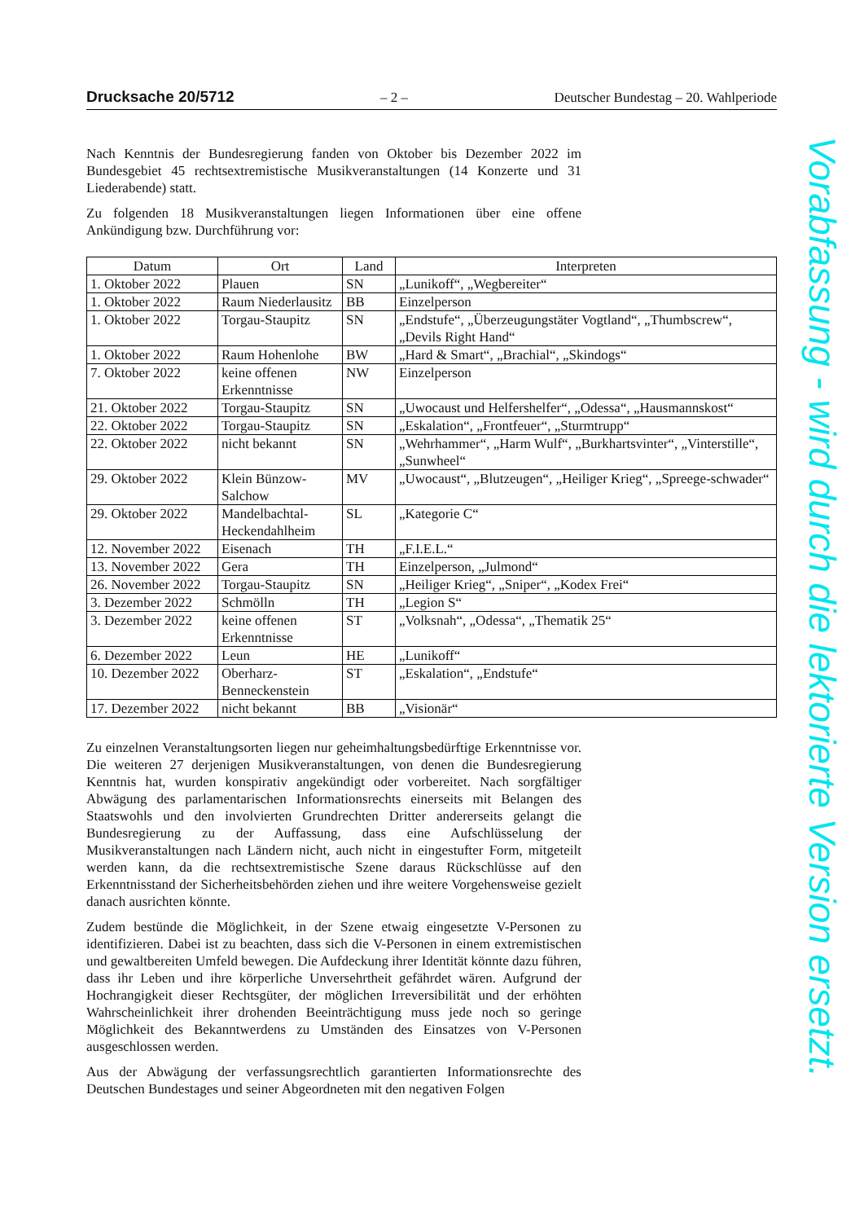Drucksache 20/5712 – 2 – Deutscher Bundestag – 20. Wahlperiode
Nach Kenntnis der Bundesregierung fanden von Oktober bis Dezember 2022 im Bundesgebiet 45 rechtsextremistische Musikveranstaltungen (14 Konzerte und 31 Liederabende) statt.
Zu folgenden 18 Musikveranstaltungen liegen Informationen über eine offene Ankündigung bzw. Durchführung vor:
| Datum | Ort | Land | Interpreten |
| --- | --- | --- | --- |
| 1. Oktober 2022 | Plauen | SN | „Lunikoff“, „Wegbereiter“ |
| 1. Oktober 2022 | Raum Niederlausitz | BB | Einzelperson |
| 1. Oktober 2022 | Torgau-Staupitz | SN | „Endstufe“, „Überzeugungstäter Vogtland“, „Thumbscrew“, „Devils Right Hand“ |
| 1. Oktober 2022 | Raum Hohenlohe | BW | „Hard & Smart“, „Brachial“, „Skindogs“ |
| 7. Oktober 2022 | keine offenen Erkenntnisse | NW | Einzelperson |
| 21. Oktober 2022 | Torgau-Staupitz | SN | „Uwocaust und Helfershelfer“, „Odessa“, „Hausmannskost“ |
| 22. Oktober 2022 | Torgau-Staupitz | SN | „Eskalation“, „Frontfeuer“, „Sturmtrupp“ |
| 22. Oktober 2022 | nicht bekannt | SN | „Wehrhammer“, „Harm Wulf“, „Burkhartsvinter“, „Vinterstille“, „Sunwheel“ |
| 29. Oktober 2022 | Klein Bünzow-Salchow | MV | „Uwocaust“, „Blutzeugen“, „Heiliger Krieg“, „Spreege-schwader“ |
| 29. Oktober 2022 | Mandelbachtal-Heckendahlheim | SL | „Kategorie C“ |
| 12. November 2022 | Eisenach | TH | „F.I.E.L.“ |
| 13. November 2022 | Gera | TH | Einzelperson, „Julmond“ |
| 26. November 2022 | Torgau-Staupitz | SN | „Heiliger Krieg“, „Sniper“, „Kodex Frei“ |
| 3. Dezember 2022 | Schmölln | TH | „Legion S“ |
| 3. Dezember 2022 | keine offenen Erkenntnisse | ST | „Volksnah“, „Odessa“, „Thematik 25“ |
| 6. Dezember 2022 | Leun | HE | „Lunikoff“ |
| 10. Dezember 2022 | Oberharz-Benneckenstein | ST | „Eskalation“, „Endstufe“ |
| 17. Dezember 2022 | nicht bekannt | BB | „Visionär“ |
Zu einzelnen Veranstaltungsorten liegen nur geheimhaltungsbedürftige Erkenntnisse vor. Die weiteren 27 derjenigen Musikveranstaltungen, von denen die Bundesregierung Kenntnis hat, wurden konspirativ angekündigt oder vorbereitet. Nach sorgfältiger Abwägung des parlamentarischen Informationsrechts einerseits mit Belangen des Staatswohls und den involvierten Grundrechten Dritter andererseits gelangt die Bundesregierung zu der Auffassung, dass eine Aufschlüsselung der Musikveranstaltungen nach Ländern nicht, auch nicht in eingestufter Form, mitgeteilt werden kann, da die rechtsextremistische Szene daraus Rückschlüsse auf den Erkenntnisstand der Sicherheitsbehörden ziehen und ihre weitere Vorgehensweise gezielt danach ausrichten könnte.
Zudem bestünde die Möglichkeit, in der Szene etwaig eingesetzte V-Personen zu identifizieren. Dabei ist zu beachten, dass sich die V-Personen in einem extremistischen und gewaltbereiten Umfeld bewegen. Die Aufdeckung ihrer Identität könnte dazu führen, dass ihr Leben und ihre körperliche Unversehrtheit gefährdet wären. Aufgrund der Hochrangigkeit dieser Rechtsgüter, der möglichen Irreversibilität und der erhöhten Wahrscheinlichkeit ihrer drohenden Beeinträchtigung muss jede noch so geringe Möglichkeit des Bekanntwerdens zu Umständen des Einsatzes von V-Personen ausgeschlossen werden.
Aus der Abwägung der verfassungsrechtlich garantierten Informationsrechte des Deutschen Bundestages und seiner Abgeordneten mit den negativen Folgen
Vorabfassung - wird durch die lektorierte Version ersetzt.